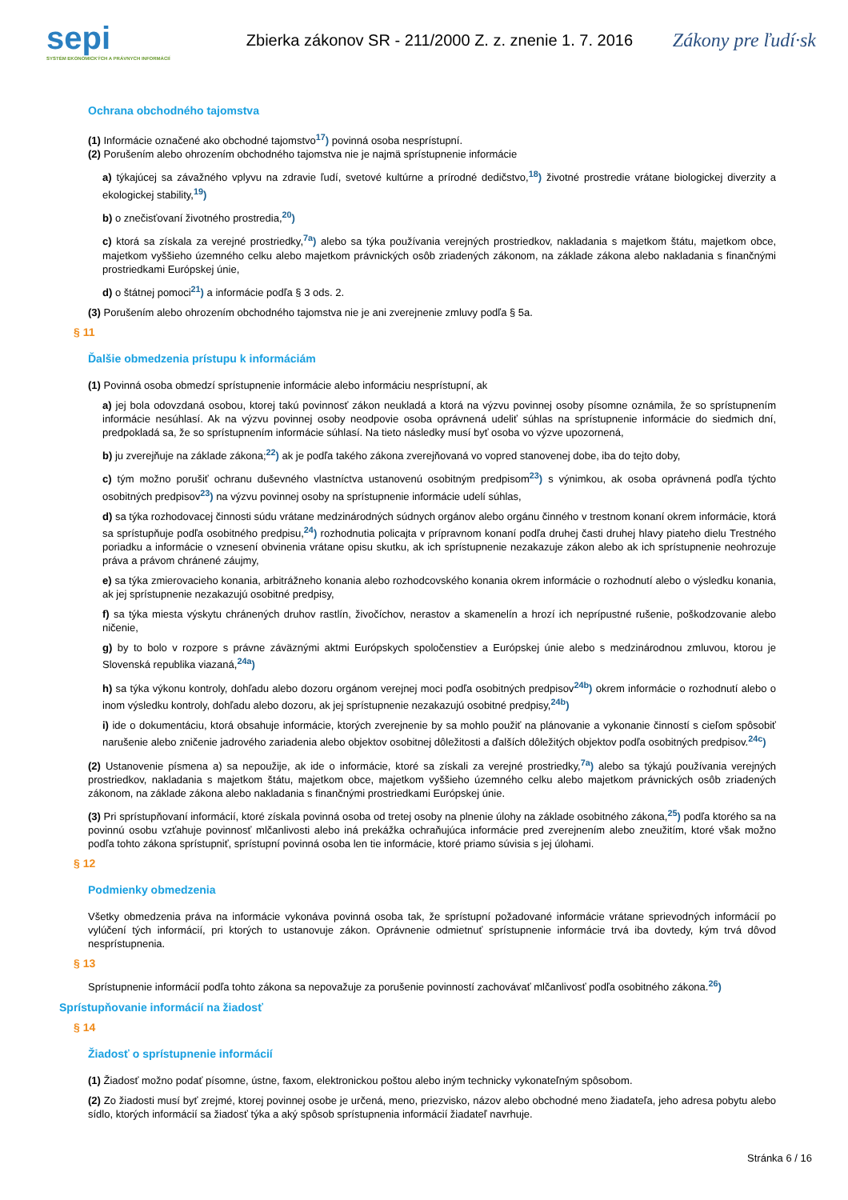sepi
SYSTÉM EKONOMICKÝCH A PRÁVNYCH INFORMÁCIÍ
Zbierka zákonov SR - 211/2000 Z. z. znenie 1. 7. 2016
Zákony pre ľudí·sk
Ochrana obchodného tajomstva
(1) Informácie označené ako obchodné tajomstvo<sup>17</sup>) povinná osoba nesprístupní.
(2) Porušením alebo ohrozením obchodného tajomstva nie je najmä sprístupnenie informácie
a) týkajúcej sa závažného vplyvu na zdravie ľudí, svetové kultúrne a prírodné dedičstvo,<sup>18</sup>) životné prostredie vrátane biologickej diverzity a ekologickej stability,<sup>19</sup>)
b) o znečisťovaní životného prostredia,<sup>20</sup>)
c) ktorá sa získala za verejné prostriedky,<sup>7a</sup>) alebo sa týka používania verejných prostriedkov, nakladania s majetkom štátu, majetkom obce, majetkom vyššieho územného celku alebo majetkom právnických osôb zriadených zákonom, na základe zákona alebo nakladania s finančnými prostriedkami Európskej únie,
d) o štátnej pomoci<sup>21</sup>) a informácie podľa § 3 ods. 2.
(3) Porušením alebo ohrozením obchodného tajomstva nie je ani zverejnenie zmluvy podľa § 5a.
§ 11
Ďalšie obmedzenia prístupu k informáciám
(1) Povinná osoba obmedzí sprístupnenie informácie alebo informáciu nesprístupní, ak
a) jej bola odovzdaná osobou, ktorej takú povinnosť zákon neukladá a ktorá na výzvu povinnej osoby písomne oznámila, že so sprístupnením informácie nesúhlasí. Ak na výzvu povinnej osoby neodpovie osoba oprávnená udeliť súhlas na sprístupnenie informácie do siedmich dní, predpokladá sa, že so sprístupnením informácie súhlasí. Na tieto následky musí byť osoba vo výzve upozornená,
b) ju zverejňuje na základe zákona;<sup>22</sup>) ak je podľa takého zákona zverejňovaná vo vopred stanovenej dobe, iba do tejto doby,
c) tým možno porušiť ochranu duševného vlastníctva ustanovenú osobitným predpisom<sup>23</sup>) s výnimkou, ak osoba oprávnená podľa týchto osobitných predpisov<sup>23</sup>) na výzvu povinnej osoby na sprístupnenie informácie udelí súhlas,
d) sa týka rozhodovacej činnosti súdu vrátane medzinárodných súdnych orgánov alebo orgánu činného v trestnom konaní okrem informácie, ktorá sa sprístupňuje podľa osobitného predpisu,<sup>24</sup>) rozhodnutia policajta v prípravnom konaní podľa druhej časti druhej hlavy piateho dielu Trestného poriadku a informácie o vznesení obvinenia vrátane opisu skutku, ak ich sprístupnenie nezakazuje zákon alebo ak ich sprístupnenie neohrozuje práva a právom chránené záujmy,
e) sa týka zmierovacieho konania, arbitrážneho konania alebo rozhodcovského konania okrem informácie o rozhodnutí alebo o výsledku konania, ak jej sprístupnenie nezakazujú osobitné predpisy,
f) sa týka miesta výskytu chránených druhov rastlín, živočíchov, nerastov a skamenelín a hrozí ich neprípustné rušenie, poškodzovanie alebo ničenie,
g) by to bolo v rozpore s právne záväznými aktmi Európskych spoločenstiev a Európskej únie alebo s medzinárodnou zmluvou, ktorou je Slovenská republika viazaná,<sup>24a</sup>)
h) sa týka výkonu kontroly, dohľadu alebo dozoru orgánom verejnej moci podľa osobitných predpisov<sup>24b</sup>) okrem informácie o rozhodnutí alebo o inom výsledku kontroly, dohľadu alebo dozoru, ak jej sprístupnenie nezakazujú osobitné predpisy,<sup>24b</sup>)
i) ide o dokumentáciu, ktorá obsahuje informácie, ktorých zverejnenie by sa mohlo použiť na plánovanie a vykonanie činností s cieľom spôsobiť narušenie alebo zničenie jadrového zariadenia alebo objektov osobitnej dôležitosti a ďalších dôležitých objektov podľa osobitných predpisov.<sup>24c</sup>)
(2) Ustanovenie písmena a) sa nepoužije, ak ide o informácie, ktoré sa získali za verejné prostriedky,<sup>7a</sup>) alebo sa týkajú používania verejných prostriedkov, nakladania s majetkom štátu, majetkom obce, majetkom vyššieho územného celku alebo majetkom právnických osôb zriadených zákonom, na základe zákona alebo nakladania s finančnými prostriedkami Európskej únie.
(3) Pri sprístupňovaní informácií, ktoré získala povinná osoba od tretej osoby na plnenie úlohy na základe osobitného zákona,<sup>25</sup>) podľa ktorého sa na povinnú osobu vzťahuje povinnosť mlčanlivosti alebo iná prekážka ochraňujúca informácie pred zverejnením alebo zneužitím, ktoré však možno podľa tohto zákona sprístupniť, sprístupní povinná osoba len tie informácie, ktoré priamo súvisia s jej úlohami.
§ 12
Podmienky obmedzenia
Všetky obmedzenia práva na informácie vykonáva povinná osoba tak, že sprístupní požadované informácie vrátane sprievodných informácií po vylúčení tých informácií, pri ktorých to ustanovuje zákon. Oprávnenie odmietnuť sprístupnenie informácie trvá iba dovtedy, kým trvá dôvod nesprístupnenia.
§ 13
Sprístupnenie informácií podľa tohto zákona sa nepovažuje za porušenie povinností zachovávať mlčanlivosť podľa osobitného zákona.<sup>26</sup>)
Sprístupňovanie informácií na žiadosť
§ 14
Žiadosť o sprístupnenie informácií
(1) Žiadosť možno podať písomne, ústne, faxom, elektronickou poštou alebo iným technicky vykonateľným spôsobom.
(2) Zo žiadosti musí byť zrejmé, ktorej povinnej osobe je určená, meno, priezvisko, názov alebo obchodné meno žiadateľa, jeho adresa pobytu alebo sídlo, ktorých informácií sa žiadosť týka a aký spôsob sprístupnenia informácií žiadateľ navrhuje.
Stránka 6 / 16